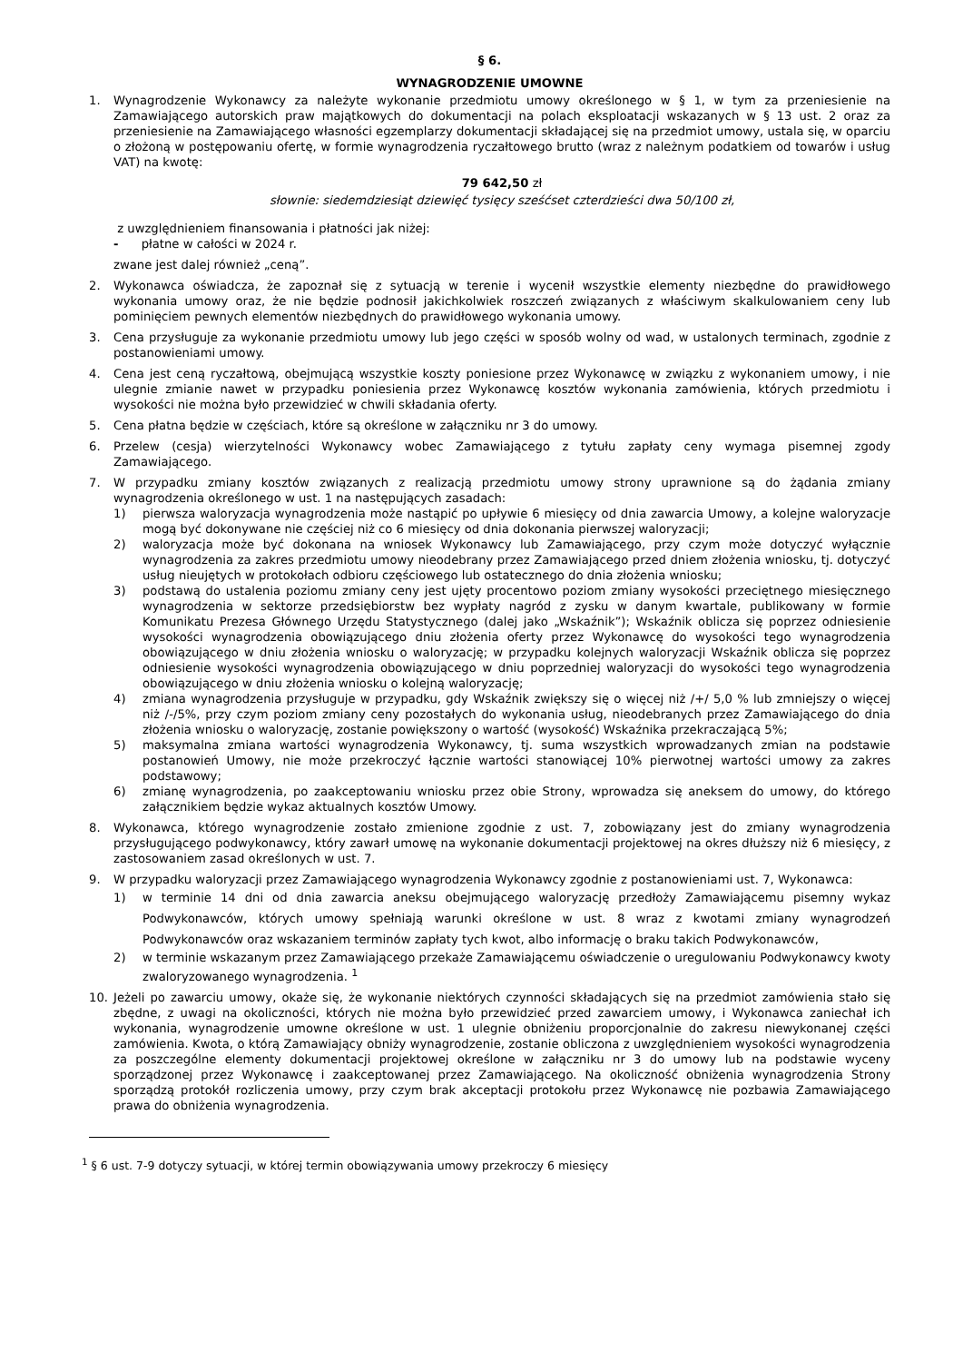§ 6.
WYNAGRODZENIE UMOWNE
1. Wynagrodzenie Wykonawcy za należyte wykonanie przedmiotu umowy określonego w § 1, w tym za przeniesienie na Zamawiającego autorskich praw majątkowych do dokumentacji na polach eksploatacji wskazanych w § 13 ust. 2 oraz za przeniesienie na Zamawiającego własności egzemplarzy dokumentacji składającej się na przedmiot umowy, ustala się, w oparciu o złożoną w postępowaniu ofertę, w formie wynagrodzenia ryczałtowego brutto (wraz z należnym podatkiem od towarów i usług VAT) na kwotę:
79 642,50 zł
słownie: siedemdziesiąt dziewięć tysięcy sześćset czterdzieści dwa 50/100 zł,
z uwzględnieniem finansowania i płatności jak niżej:
- płatne w całości w 2024 r.
zwane jest dalej również „ceną”.
2. Wykonawca oświadcza, że zapoznał się z sytuacją w terenie i wycenił wszystkie elementy niezbędne do prawidłowego wykonania umowy oraz, że nie będzie podnosił jakichkolwiek roszczeń związanych z właściwym skalkulowaniem ceny lub pominięciem pewnych elementów niezbędnych do prawidłowego wykonania umowy.
3. Cena przysługuje za wykonanie przedmiotu umowy lub jego części w sposób wolny od wad, w ustalonych terminach, zgodnie z postanowieniami umowy.
4. Cena jest ceną ryczałtową, obejmującą wszystkie koszty poniesione przez Wykonawcę w związku z wykonaniem umowy, i nie ulegnie zmianie nawet w przypadku poniesienia przez Wykonawcę kosztów wykonania zamówienia, których przedmiotu i wysokości nie można było przewidzieć w chwili składania oferty.
5. Cena płatna będzie w częściach, które są określone w załączniku nr 3 do umowy.
6. Przelew (cesja) wierzytelności Wykonawcy wobec Zamawiającego z tytułu zapłaty ceny wymaga pisemnej zgody Zamawiającego.
7. W przypadku zmiany kosztów związanych z realizacją przedmiotu umowy strony uprawnione są do żądania zmiany wynagrodzenia określonego w ust. 1 na następujących zasadach:
1) pierwsza waloryzacja wynagrodzenia może nastąpić po upływie 6 miesięcy od dnia zawarcia Umowy, a kolejne waloryzacje mogą być dokonywane nie częściej niż co 6 miesięcy od dnia dokonania pierwszej waloryzacji;
2) waloryzacja może być dokonana na wniosek Wykonawcy lub Zamawiającego, przy czym może dotyczyć wyłącznie wynagrodzenia za zakres przedmiotu umowy nieodebrany przez Zamawiającego przed dniem złożenia wniosku, tj. dotyczyć usług nieujętych w protokołach odbioru częściowego lub ostatecznego do dnia złożenia wniosku;
3) podstawą do ustalenia poziomu zmiany ceny jest ujęty procentowo poziom zmiany wysokości przeciętnego miesięcznego wynagrodzenia w sektorze przedsiębiorstw bez wypłaty nagród z zysku w danym kwartale, publikowany w formie Komunikatu Prezesa Głównego Urzędu Statystycznego (dalej jako „Wskaźnik”); Wskaźnik oblicza się poprzez odniesienie wysokości wynagrodzenia obowiązującego dniu złożenia oferty przez Wykonawcę do wysokości tego wynagrodzenia obowiązującego w dniu złożenia wniosku o waloryzację; w przypadku kolejnych waloryzacji Wskaźnik oblicza się poprzez odniesienie wysokości wynagrodzenia obowiązującego w dniu poprzedniej waloryzacji do wysokości tego wynagrodzenia obowiązującego w dniu złożenia wniosku o kolejną waloryzację;
4) zmiana wynagrodzenia przysługuje w przypadku, gdy Wskaźnik zwiększy się o więcej niż /+/ 5,0 % lub zmniejszy o więcej niż /-/5%, przy czym poziom zmiany ceny pozostałych do wykonania usług, nieodebranych przez Zamawiającego do dnia złożenia wniosku o waloryzację, zostanie powiększony o wartość (wysokość) Wskaźnika przekraczającą 5%;
5) maksymalna zmiana wartości wynagrodzenia Wykonawcy, tj. suma wszystkich wprowadzanych zmian na podstawie postanowień Umowy, nie może przekroczyć łącznie wartości stanowiącej 10% pierwotnej wartości umowy za zakres podstawowy;
6) zmianę wynagrodzenia, po zaakceptowaniu wniosku przez obie Strony, wprowadza się aneksem do umowy, do którego załącznikiem będzie wykaz aktualnych kosztów Umowy.
8. Wykonawca, którego wynagrodzenie zostało zmienione zgodnie z ust. 7, zobowiązany jest do zmiany wynagrodzenia przysługującego podwykonawcy, który zawarł umowę na wykonanie dokumentacji projektowej na okres dłuższy niż 6 miesięcy, z zastosowaniem zasad określonych w ust. 7.
9. W przypadku waloryzacji przez Zamawiającego wynagrodzenia Wykonawcy zgodnie z postanowieniami ust. 7, Wykonawca:
1) w terminie 14 dni od dnia zawarcia aneksu obejmującego waloryzację przedłoży Zamawiającemu pisemny wykaz Podwykonawców, których umowy spełniają warunki określone w ust. 8 wraz z kwotami zmiany wynagrodzeń Podwykonawców oraz wskazaniem terminów zapłaty tych kwot, albo informację o braku takich Podwykonawców,
2) w terminie wskazanym przez Zamawiającego przekaże Zamawiającemu oświadczenie o uregulowaniu Podwykonawcy kwoty zwaloryzowanego wynagrodzenia. <sup>1</sup>
10. Jeżeli po zawarciu umowy, okaże się, że wykonanie niektórych czynności składających się na przedmiot zamówienia stało się zbędne, z uwagi na okoliczności, których nie można było przewidzieć przed zawarciem umowy, i Wykonawca zaniechał ich wykonania, wynagrodzenie umowne określone w ust. 1 ulegnie obniżeniu proporcjonalnie do zakresu niewykonanej części zamówienia. Kwota, o którą Zamawiający obniży wynagrodzenie, zostanie obliczona z uwzględnieniem wysokości wynagrodzenia za poszczególne elementy dokumentacji projektowej określone w załączniku nr 3 do umowy lub na podstawie wyceny sporządzonej przez Wykonawcę i zaakceptowanej przez Zamawiającego. Na okoliczność obniżenia wynagrodzenia Strony sporządzą protokół rozliczenia umowy, przy czym brak akceptacji protokołu przez Wykonawcę nie pozbawia Zamawiającego prawa do obniżenia wynagrodzenia.
<sup>1</sup> § 6 ust. 7-9 dotyczy sytuacji, w której termin obowiązywania umowy przekroczy 6 miesięcy